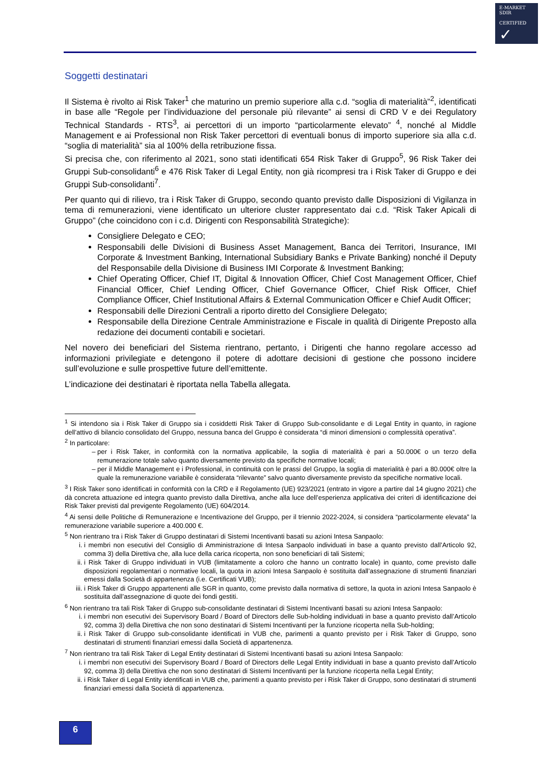E-MARKET
SDIR
CERTIFIED ✓
Soggetti destinatari
Il Sistema è rivolto ai Risk Taker<sup>1</sup> che maturino un premio superiore alla c.d. “soglia di materialità”<sup>2</sup>, identificati in base alle “Regole per l’individuazione del personale più rilevante” ai sensi di CRD V e dei Regulatory Technical Standards - RTS<sup>3</sup>, ai percettori di un importo “particolarmente elevato” <sup>4</sup>, nonché al Middle Management e ai Professional non Risk Taker percettori di eventuali bonus di importo superiore sia alla c.d. “soglia di materialità” sia al 100% della retribuzione fissa.
Si precisa che, con riferimento al 2021, sono stati identificati 654 Risk Taker di Gruppo<sup>5</sup>, 96 Risk Taker dei Gruppi Sub-consolidanti<sup>6</sup> e 476 Risk Taker di Legal Entity, non già ricompresi tra i Risk Taker di Gruppo e dei Gruppi Sub-consolidanti<sup>7</sup>.
Per quanto qui di rilievo, tra i Risk Taker di Gruppo, secondo quanto previsto dalle Disposizioni di Vigilanza in tema di remunerazioni, viene identificato un ulteriore cluster rappresentato dai c.d. “Risk Taker Apicali di Gruppo” (che coincidono con i c.d. Dirigenti con Responsabilità Strategiche):
Consigliere Delegato e CEO;
Responsabili delle Divisioni di Business Asset Management, Banca dei Territori, Insurance, IMI Corporate & Investment Banking, International Subsidiary Banks e Private Banking) nonché il Deputy del Responsabile della Divisione di Business IMI Corporate & Investment Banking;
Chief Operating Officer, Chief IT, Digital & Innovation Officer, Chief Cost Management Officer, Chief Financial Officer, Chief Lending Officer, Chief Governance Officer, Chief Risk Officer, Chief Compliance Officer, Chief Institutional Affairs & External Communication Officer e Chief Audit Officer;
Responsabili delle Direzioni Centrali a riporto diretto del Consigliere Delegato;
Responsabile della Direzione Centrale Amministrazione e Fiscale in qualità di Dirigente Preposto alla redazione dei documenti contabili e societari.
Nel novero dei beneficiari del Sistema rientrano, pertanto, i Dirigenti che hanno regolare accesso ad informazioni privilegiate e detengono il potere di adottare decisioni di gestione che possono incidere sull’evoluzione e sulle prospettive future dell’emittente.
L’indicazione dei destinatari è riportata nella Tabella allegata.
<sup>1</sup> Si intendono sia i Risk Taker di Gruppo sia i cosiddetti Risk Taker di Gruppo Sub-consolidante e di Legal Entity in quanto, in ragione dell’attivo di bilancio consolidato del Gruppo, nessuna banca del Gruppo è considerata “di minori dimensioni o complessità operativa”.
<sup>2</sup> In particolare:
per i Risk Taker, in conformità con la normativa applicabile, la soglia di materialità è pari a 50.000€ o un terzo della remunerazione totale salvo quanto diversamente previsto da specifiche normative locali;
per il Middle Management e i Professional, in continuità con le prassi del Gruppo, la soglia di materialità è pari a 80.000€ oltre la quale la remunerazione variabile è considerata “rilevante” salvo quanto diversamente previsto da specifiche normative locali.
<sup>3</sup> I Risk Taker sono identificati in conformità con la CRD e il Regolamento (UE) 923/2021 (entrato in vigore a partire dal 14 giugno 2021) che dà concreta attuazione ed integra quanto previsto dalla Direttiva, anche alla luce dell’esperienza applicativa dei criteri di identificazione dei Risk Taker previsti dal previgente Regolamento (UE) 604/2014.
<sup>4</sup> Ai sensi delle Politiche di Remunerazione e Incentivazione del Gruppo, per il triennio 2022-2024, si considera “particolarmente elevata” la remunerazione variabile superiore a 400.000 €.
<sup>5</sup> Non rientrano tra i Risk Taker di Gruppo destinatari di Sistemi Incentivanti basati su azioni Intesa Sanpaolo:
i. i membri non esecutivi del Consiglio di Amministrazione di Intesa Sanpaolo individuati in base a quanto previsto dall’Articolo 92, comma 3) della Direttiva che, alla luce della carica ricoperta, non sono beneficiari di tali Sistemi;
ii. i Risk Taker di Gruppo individuati in VUB (limitatamente a coloro che hanno un contratto locale) in quanto, come previsto dalle disposizioni regolamentari o normative locali, la quota in azioni Intesa Sanpaolo è sostituita dall’assegnazione di strumenti finanziari emessi dalla Società di appartenenza (i.e. Certificati VUB);
iii. i Risk Taker di Gruppo appartenenti alle SGR in quanto, come previsto dalla normativa di settore, la quota in azioni Intesa Sanpaolo è sostituita dall’assegnazione di quote dei fondi gestiti.
<sup>6</sup> Non rientrano tra tali Risk Taker di Gruppo sub-consolidante destinatari di Sistemi Incentivanti basati su azioni Intesa Sanpaolo:
i. i membri non esecutivi dei Supervisory Board / Board of Directors delle Sub-holding individuati in base a quanto previsto dall’Articolo 92, comma 3) della Direttiva che non sono destinatari di Sistemi Incentivanti per la funzione ricoperta nella Sub-holding;
ii. i Risk Taker di Gruppo sub-consolidante identificati in VUB che, parimenti a quanto previsto per i Risk Taker di Gruppo, sono destinatari di strumenti finanziari emessi dalla Società di appartenenza.
<sup>7</sup> Non rientrano tra tali Risk Taker di Legal Entity destinatari di Sistemi Incentivanti basati su azioni Intesa Sanpaolo:
i. i membri non esecutivi dei Supervisory Board / Board of Directors delle Legal Entity individuati in base a quanto previsto dall’Articolo 92, comma 3) della Direttiva che non sono destinatari di Sistemi Incentivanti per la funzione ricoperta nella Legal Entity;
ii. i Risk Taker di Legal Entity identificati in VUB che, parimenti a quanto previsto per i Risk Taker di Gruppo, sono destinatari di strumenti finanziari emessi dalla Società di appartenenza.
6